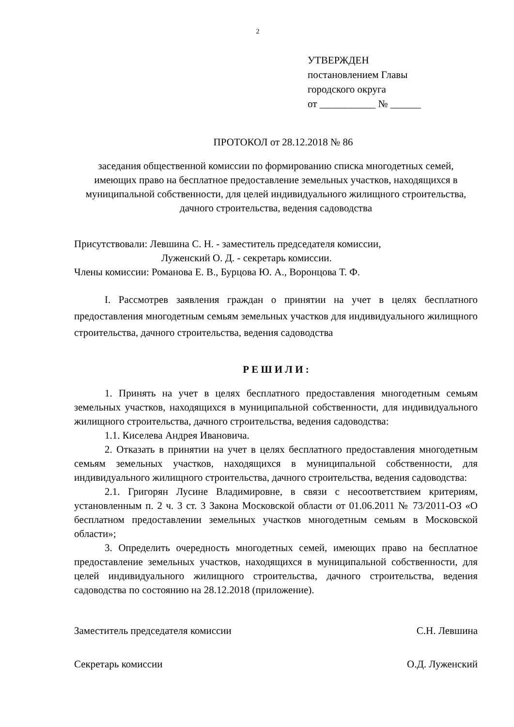2
УТВЕРЖДЕН
постановлением Главы
городского округа
от ___________ № ______
ПРОТОКОЛ от 28.12.2018 № 86
заседания общественной комиссии по формированию списка многодетных семей, имеющих право на бесплатное предоставление земельных участков, находящихся в муниципальной собственности, для целей индивидуального жилищного строительства, дачного строительства, ведения садоводства
Присутствовали: Левшина С. Н. - заместитель председателя комиссии,
Луженский О. Д. - секретарь комиссии.
Члены комиссии: Романова Е. В., Бурцова Ю. А., Воронцова Т. Ф.
I. Рассмотрев заявления граждан о принятии на учет в целях бесплатного предоставления многодетным семьям земельных участков для индивидуального жилищного строительства, дачного строительства, ведения садоводства
Р Е Ш И Л И :
1. Принять на учет в целях бесплатного предоставления многодетным семьям земельных участков, находящихся в муниципальной собственности, для индивидуального жилищного строительства, дачного строительства, ведения садоводства:
1.1. Киселева Андрея Ивановича.
2. Отказать в принятии на учет в целях бесплатного предоставления многодетным семьям земельных участков, находящихся в муниципальной собственности, для индивидуального жилищного строительства, дачного строительства, ведения садоводства:
2.1. Григорян Лусине Владимировне, в связи с несоответствием критериям, установленным п. 2 ч. 3 ст. 3 Закона Московской области от 01.06.2011 № 73/2011-ОЗ «О бесплатном предоставлении земельных участков многодетным семьям в Московской области»;
3. Определить очередность многодетных семей, имеющих право на бесплатное предоставление земельных участков, находящихся в муниципальной собственности, для целей индивидуального жилищного строительства, дачного строительства, ведения садоводства по состоянию на 28.12.2018 (приложение).
Заместитель председателя комиссии С.Н. Левшина
Секретарь комиссии О.Д. Луженский